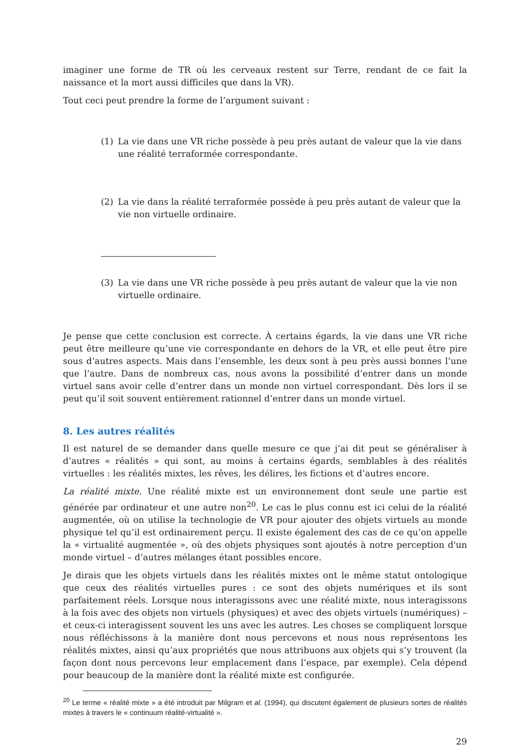imaginer une forme de TR où les cerveaux restent sur Terre, rendant de ce fait la naissance et la mort aussi difficiles que dans la VR).
Tout ceci peut prendre la forme de l’argument suivant :
(1) La vie dans une VR riche possède à peu près autant de valeur que la vie dans une réalité terraformée correspondante.
(2) La vie dans la réalité terraformée possède à peu près autant de valeur que la vie non virtuelle ordinaire.
(3) La vie dans une VR riche possède à peu près autant de valeur que la vie non virtuelle ordinaire.
Je pense que cette conclusion est correcte. À certains égards, la vie dans une VR riche peut être meilleure qu’une vie correspondante en dehors de la VR, et elle peut être pire sous d’autres aspects. Mais dans l’ensemble, les deux sont à peu près aussi bonnes l’une que l’autre. Dans de nombreux cas, nous avons la possibilité d’entrer dans un monde virtuel sans avoir celle d’entrer dans un monde non virtuel correspondant. Dès lors il se peut qu’il soit souvent entièrement rationnel d’entrer dans un monde virtuel.
8. Les autres réalités
Il est naturel de se demander dans quelle mesure ce que j’ai dit peut se généraliser à d’autres « réalités » qui sont, au moins à certains égards, semblables à des réalités virtuelles : les réalités mixtes, les rêves, les délires, les fictions et d’autres encore.
La réalité mixte. Une réalité mixte est un environnement dont seule une partie est générée par ordinateur et une autre non<sup>20</sup>. Le cas le plus connu est ici celui de la réalité augmentée, où on utilise la technologie de VR pour ajouter des objets virtuels au monde physique tel qu’il est ordinairement perçu. Il existe également des cas de ce qu’on appelle la « virtualité augmentée », où des objets physiques sont ajoutés à notre perception d'un monde virtuel – d’autres mélanges étant possibles encore.
Je dirais que les objets virtuels dans les réalités mixtes ont le même statut ontologique que ceux des réalités virtuelles pures : ce sont des objets numériques et ils sont parfaitement réels. Lorsque nous interagissons avec une réalité mixte, nous interagissons à la fois avec des objets non virtuels (physiques) et avec des objets virtuels (numériques) – et ceux-ci interagissent souvent les uns avec les autres. Les choses se compliquent lorsque nous réfléchissons à la manière dont nous percevons et nous nous représentons les réalités mixtes, ainsi qu’aux propriétés que nous attribuons aux objets qui s’y trouvent (la façon dont nous percevons leur emplacement dans l’espace, par exemple). Cela dépend pour beaucoup de la manière dont la réalité mixte est configurée.
<sup>20</sup> Le terme « réalité mixte » a été introduit par Milgram et al. (1994), qui discutent également de plusieurs sortes de réalités mixtes à travers le « continuum réalité-virtualité ».
29